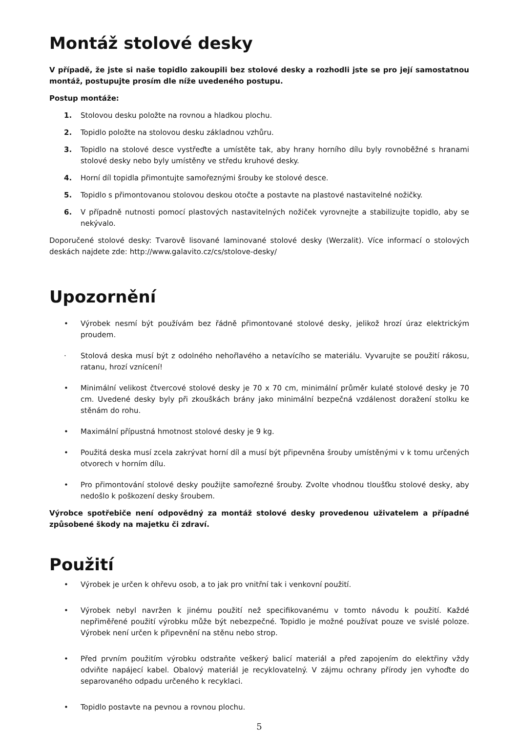Montáž stolové desky
V případě, že jste si naše topidlo zakoupili bez stolové desky a rozhodli jste se pro její samostatnou montáž, postupujte prosím dle níže uvedeného postupu.
Postup montáže:
1. Stolovou desku položte na rovnou a hladkou plochu.
2. Topidlo položte na stolovou desku základnou vzhůru.
3. Topidlo na stolové desce vystřeďte a umístěte tak, aby hrany horního dílu byly rovnoběžné s hranami stolové desky nebo byly umístěny ve středu kruhové desky.
4. Horní díl topidla přimontujte samořeznými šrouby ke stolové desce.
5. Topidlo s přimontovanou stolovou deskou otočte a postavte na plastové nastavitelné nožičky.
6. V případně nutnosti pomocí plastových nastavitelných nožiček vyrovnejte a stabilizujte topidlo, aby se nekývalo.
Doporučené stolové desky: Tvarově lisované laminované stolové desky (Werzalit). Více informací o stolových deskách najdete zde: http://www.galavito.cz/cs/stolove-desky/
Upozornění
• Výrobek nesmí být používám bez řádně přimontované stolové desky, jelikož hrozí úraz elektrickým proudem.
· Stolová deska musí být z odolného nehořlavého a netavícího se materiálu. Vyvarujte se použití rákosu, ratanu, hrozí vznícení!
• Minimální velikost čtvercové stolové desky je 70 x 70 cm, minimální průměr kulaté stolové desky je 70 cm. Uvedené desky byly při zkouškách brány jako minimální bezpečná vzdálenost doražení stolku ke stěnám do rohu.
• Maximální přípustná hmotnost stolové desky je 9 kg.
• Použitá deska musí zcela zakrývat horní díl a musí být připevněna šrouby umístěnými v k tomu určených otvorech v horním dílu.
• Pro přimontování stolové desky použijte samořezné šrouby. Zvolte vhodnou tloušťku stolové desky, aby nedošlo k poškození desky šroubem.
Výrobce spotřebiče není odpovědný za montáž stolové desky provedenou uživatelem a případné způsobené škody na majetku či zdraví.
Použití
• Výrobek je určen k ohřevu osob, a to jak pro vnitřní tak i venkovní použití.
• Výrobek nebyl navržen k jinému použití než specifikovanému v tomto návodu k použití. Každé nepřiměřené použití výrobku může být nebezpečné. Topidlo je možné používat pouze ve svislé poloze. Výrobek není určen k připevnění na stěnu nebo strop.
• Před prvním použitím výrobku odstraňte veškerý balicí materiál a před zapojením do elektřiny vždy odviňte napájecí kabel. Obalový materiál je recyklovatelný. V zájmu ochrany přírody jen vyhoďte do separovaného odpadu určeného k recyklaci.
• Topidlo postavte na pevnou a rovnou plochu.
5